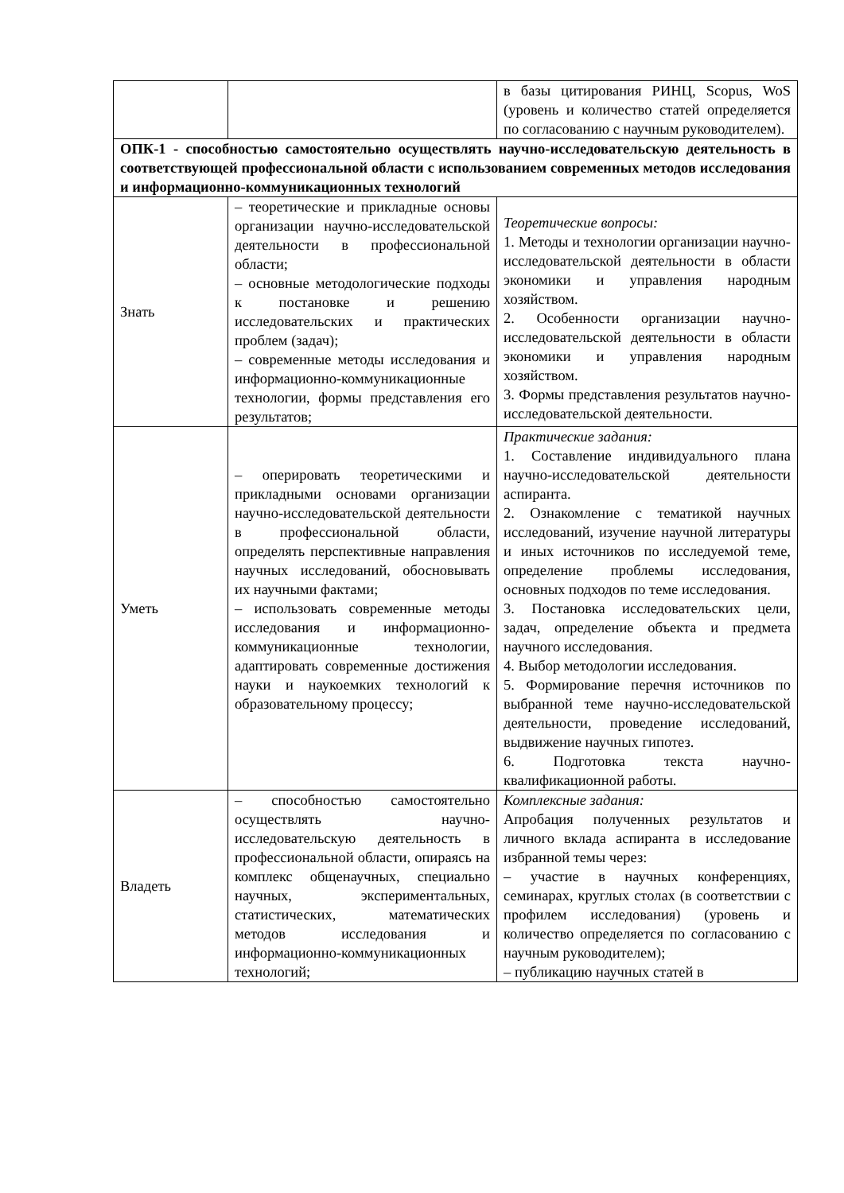| | | в базы цитирования РИНЦ, Scopus, WoS (уровень и количество статей определяется по согласованию с научным руководителем). |
| ОПК-1 - способностью самостоятельно осуществлять научно-исследовательскую деятельность в соответствующей профессиональной области с использованием современных методов исследования и информационно-коммуникационных технологий | | |
| Знать | – теоретические и прикладные основы организации научно-исследовательской деятельности в профессиональной области; – основные методологические подходы к постановке и решению исследовательских и практических проблем (задач); – современные методы исследования и информационно-коммуникационные технологии, формы представления его результатов; | Теоретические вопросы: 1. Методы и технологии организации научно-исследовательской деятельности в области экономики и управления народным хозяйством. 2. Особенности организации научно-исследовательской деятельности в области экономики и управления народным хозяйством. 3. Формы представления результатов научно-исследовательской деятельности. |
| Уметь | – оперировать теоретическими и прикладными основами организации научно-исследовательской деятельности в профессиональной области, определять перспективные направления научных исследований, обосновывать их научными фактами; – использовать современные методы исследования и информационно-коммуникационные технологии, адаптировать современные достижения науки и наукоемких технологий к образовательному процессу; | Практические задания: 1. Составление индивидуального плана научно-исследовательской деятельности аспиранта. 2. Ознакомление с тематикой научных исследований, изучение научной литературы и иных источников по исследуемой теме, определение проблемы исследования, основных подходов по теме исследования. 3. Постановка исследовательских цели, задач, определение объекта и предмета научного исследования. 4. Выбор методологии исследования. 5. Формирование перечня источников по выбранной теме научно-исследовательской деятельности, проведение исследований, выдвижение научных гипотез. 6. Подготовка текста научно-квалификационной работы. |
| Владеть | – способностью самостоятельно осуществлять научно-исследовательскую деятельность в профессиональной области, опираясь на комплекс общенаучных, специально научных, экспериментальных, статистических, математических методов исследования и информационно-коммуникационных технологий; | Комплексные задания: Апробация полученных результатов и личного вклада аспиранта в исследование избранной темы через: – участие в научных конференциях, семинарах, круглых столах (в соответствии с профилем исследования) (уровень и количество определяется по согласованию с научным руководителем); – публикацию научных статей в |